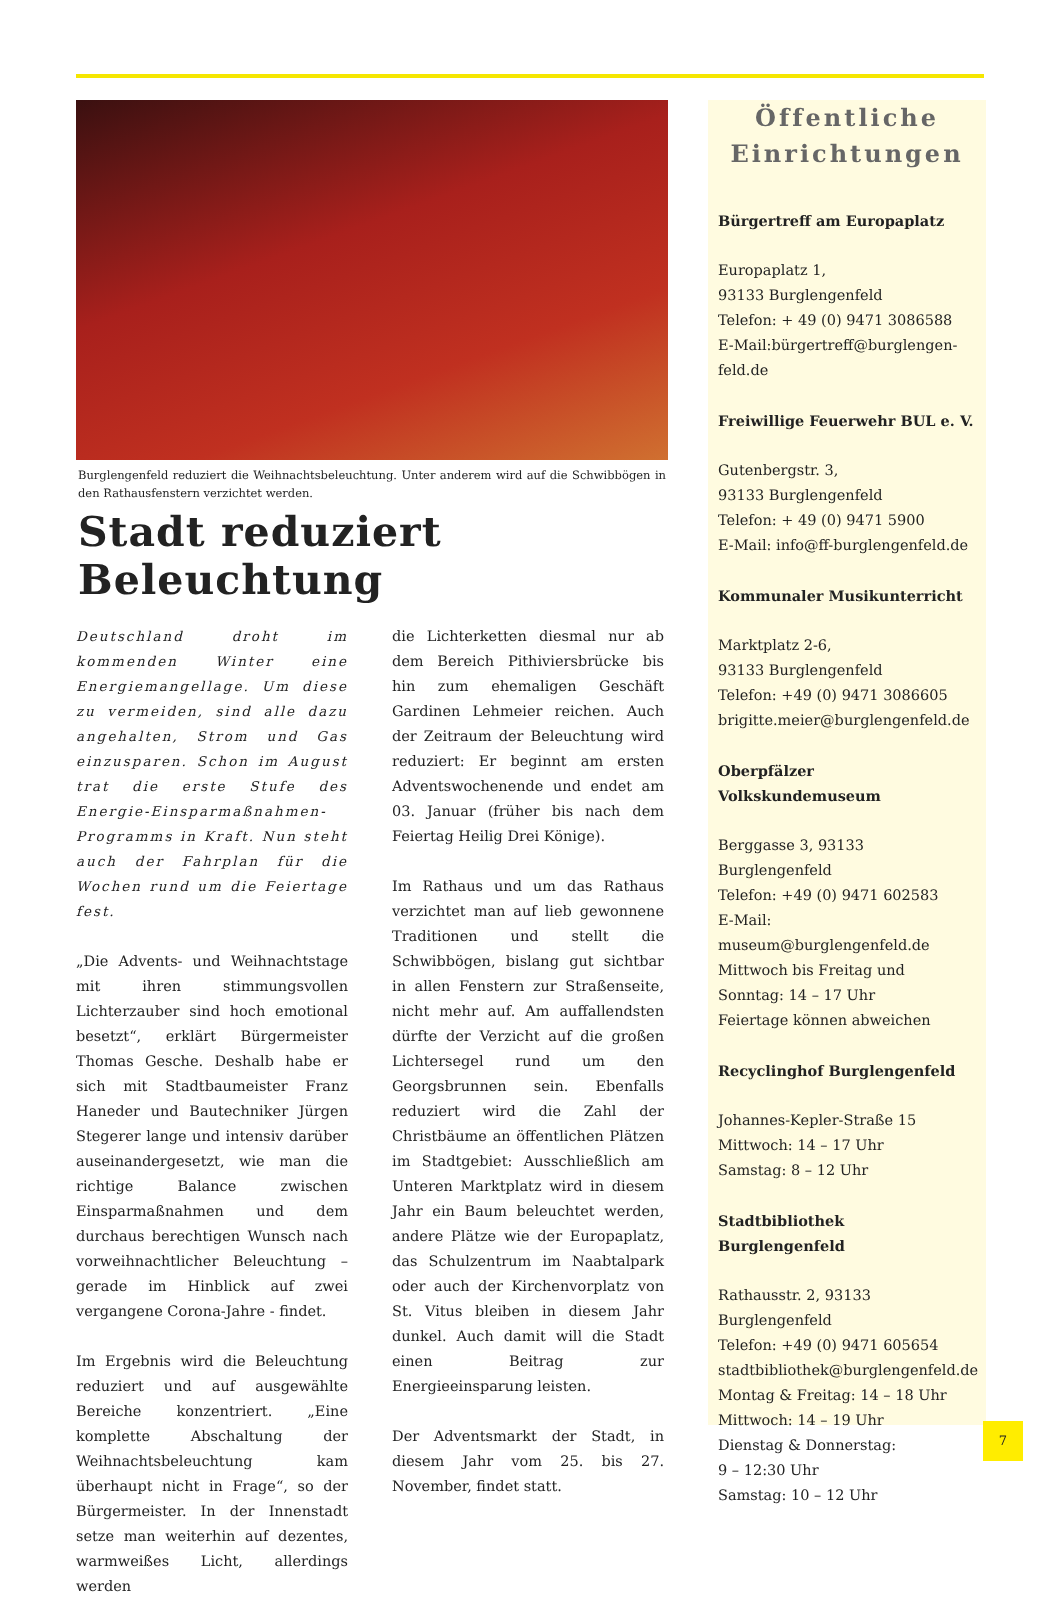Burglengenfeld reduziert die Weihnachtsbeleuchtung. Unter anderem wird auf die Schwibbögen in den Rathausfenstern verzichtet werden.
Stadt reduziert Beleuchtung
Deutschland droht im kommenden Winter eine Energiemangellage. Um diese zu vermeiden, sind alle dazu angehalten, Strom und Gas einzusparen. Schon im August trat die erste Stufe des Energie-Einsparmaßnahmen-Programms in Kraft. Nun steht auch der Fahrplan für die Wochen rund um die Feiertage fest.
„Die Advents- und Weihnachtstage mit ihren stimmungsvollen Lichterzauber sind hoch emotional besetzt“, erklärt Bürgermeister Thomas Gesche. Deshalb habe er sich mit Stadtbaumeister Franz Haneder und Bautechniker Jürgen Stegerer lange und intensiv darüber auseinandergesetzt, wie man die richtige Balance zwischen Einsparmaßnahmen und dem durchaus berechtigen Wunsch nach vorweihnachtlicher Beleuchtung – gerade im Hinblick auf zwei vergangene Corona-Jahre - findet.
Im Ergebnis wird die Beleuchtung reduziert und auf ausgewählte Bereiche konzentriert. „Eine komplette Abschaltung der Weihnachtsbeleuchtung kam überhaupt nicht in Frage“, so der Bürgermeister. In der Innenstadt setze man weiterhin auf dezentes, warmweißes Licht, allerdings werden
die Lichterketten diesmal nur ab dem Bereich Pithiviersbrücke bis hin zum ehemaligen Geschäft Gardinen Lehmeier reichen. Auch der Zeitraum der Beleuchtung wird reduziert: Er beginnt am ersten Adventswochenende und endet am 03. Januar (früher bis nach dem Feiertag Heilig Drei Könige).
Im Rathaus und um das Rathaus verzichtet man auf lieb gewonnene Traditionen und stellt die Schwibbögen, bislang gut sichtbar in allen Fenstern zur Straßenseite, nicht mehr auf. Am auffallendsten dürfte der Verzicht auf die großen Lichtersegel rund um den Georgsbrunnen sein. Ebenfalls reduziert wird die Zahl der Christbäume an öffentlichen Plätzen im Stadtgebiet: Ausschließlich am Unteren Marktplatz wird in diesem Jahr ein Baum beleuchtet werden, andere Plätze wie der Europaplatz, das Schulzentrum im Naabtalpark oder auch der Kirchenvorplatz von St. Vitus bleiben in diesem Jahr dunkel. Auch damit will die Stadt einen Beitrag zur Energieeinsparung leisten.
Der Adventsmarkt der Stadt, in diesem Jahr vom 25. bis 27. November, findet statt.
Öffentliche
Einrichtungen
Bürgertreff am Europaplatz
Europaplatz 1,
93133 Burglengenfeld
Telefon: + 49 (0) 9471 3086588
E-Mail:bürgertreff@burglengen-
feld.de
Freiwillige Feuerwehr BUL e. V.
Gutenbergstr. 3,
93133 Burglengenfeld
Telefon: + 49 (0) 9471 5900
E-Mail: info@ff-burglengenfeld.de
Kommunaler Musikunterricht
Marktplatz 2-6,
93133 Burglengenfeld
Telefon: +49 (0) 9471 3086605
brigitte.meier@burglengenfeld.de
Oberpfälzer Volkskundemuseum
Berggasse 3, 93133 Burglengenfeld
Telefon: +49 (0) 9471 602583
E-Mail:
museum@burglengenfeld.de
Mittwoch bis Freitag und
Sonntag: 14 – 17 Uhr
Feiertage können abweichen
Recyclinghof Burglengenfeld
Johannes-Kepler-Straße 15
Mittwoch: 14 – 17 Uhr
Samstag: 8 – 12 Uhr
Stadtbibliothek Burglengenfeld
Rathausstr. 2, 93133 Burglengenfeld
Telefon: +49 (0) 9471 605654
stadtbibliothek@burglengenfeld.de
Montag & Freitag: 14 – 18 Uhr
Mittwoch: 14 – 19 Uhr
Dienstag & Donnerstag:
9 – 12:30 Uhr
Samstag: 10 – 12 Uhr
7